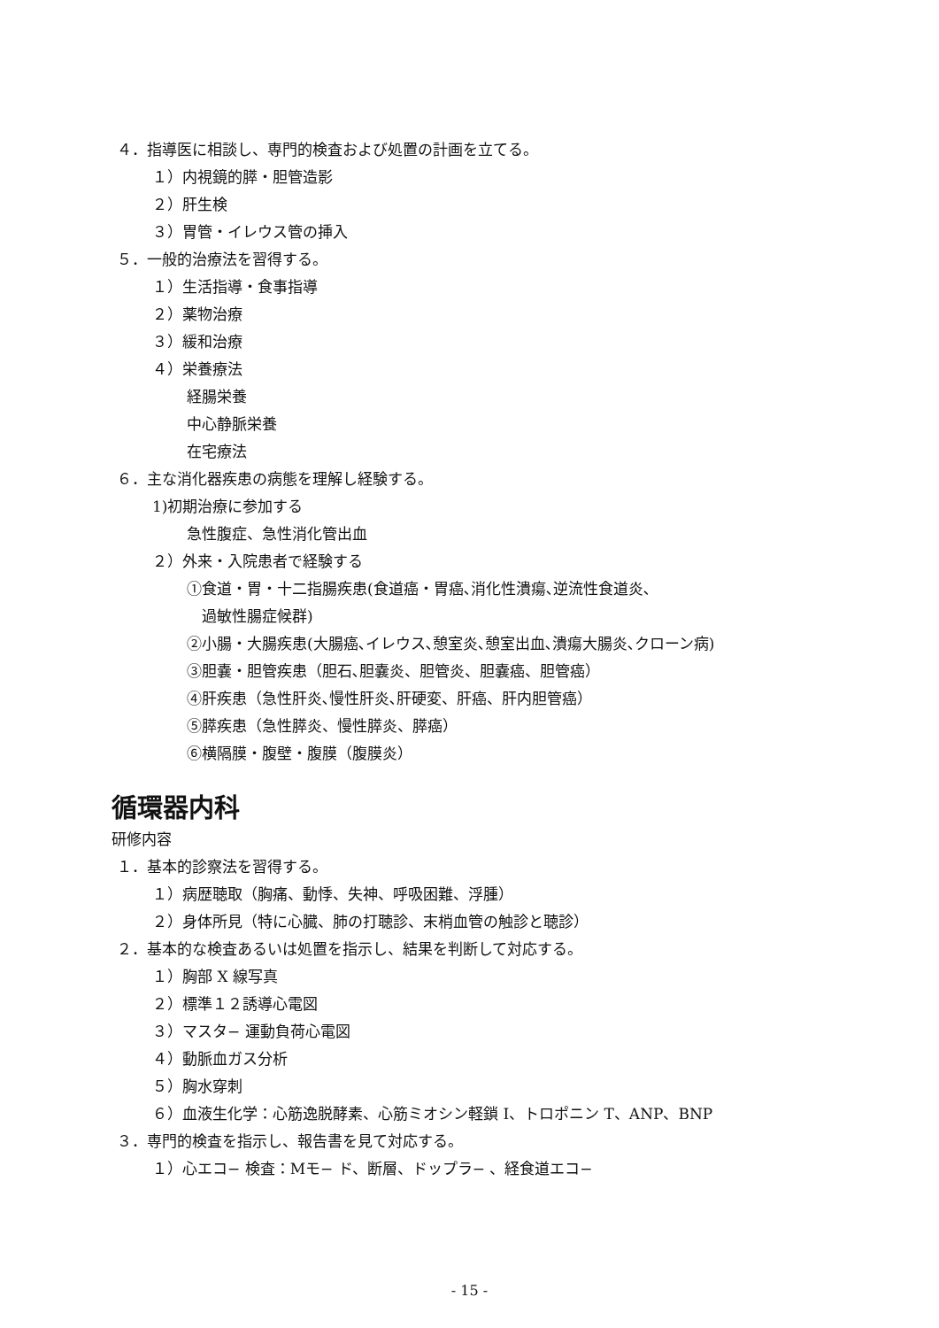４．指導医に相談し、専門的検査および処置の計画を立てる。
１）内視鏡的膵・胆管造影
２）肝生検
３）胃管・イレウス管の挿入
５．一般的治療法を習得する。
１）生活指導・食事指導
２）薬物治療
３）緩和治療
４）栄養療法
経腸栄養
中心静脈栄養
在宅療法
６．主な消化器疾患の病態を理解し経験する。
1)初期治療に参加する
急性腹症、急性消化管出血
２）外来・入院患者で経験する
①食道・胃・十二指腸疾患(食道癌・胃癌､消化性潰瘍､逆流性食道炎､
過敏性腸症候群)
②小腸・大腸疾患(大腸癌､イレウス､憩室炎､憩室出血､潰瘍大腸炎､クローン病)
③胆嚢・胆管疾患（胆石､胆嚢炎、胆管炎、胆嚢癌、胆管癌）
④肝疾患（急性肝炎､慢性肝炎､肝硬変、肝癌、肝内胆管癌）
⑤膵疾患（急性膵炎、慢性膵炎、膵癌）
⑥横隔膜・腹壁・腹膜（腹膜炎）
循環器内科
研修内容
１．基本的診察法を習得する。
１）病歴聴取（胸痛、動悸、失神、呼吸困難、浮腫）
２）身体所見（特に心臓、肺の打聴診、末梢血管の触診と聴診）
２．基本的な検査あるいは処置を指示し、結果を判断して対応する。
１）胸部 X 線写真
２）標準１２誘導心電図
３）マスタ− 運動負荷心電図
４）動脈血ガス分析
５）胸水穿刺
６）血液生化学：心筋逸脱酵素、心筋ミオシン軽鎖 I、トロポニン T、ANP、BNP
３．専門的検査を指示し、報告書を見て対応する。
１）心エコ− 検査：Mモ− ド、断層、ドップラ− 、経食道エコ−
- 15 -